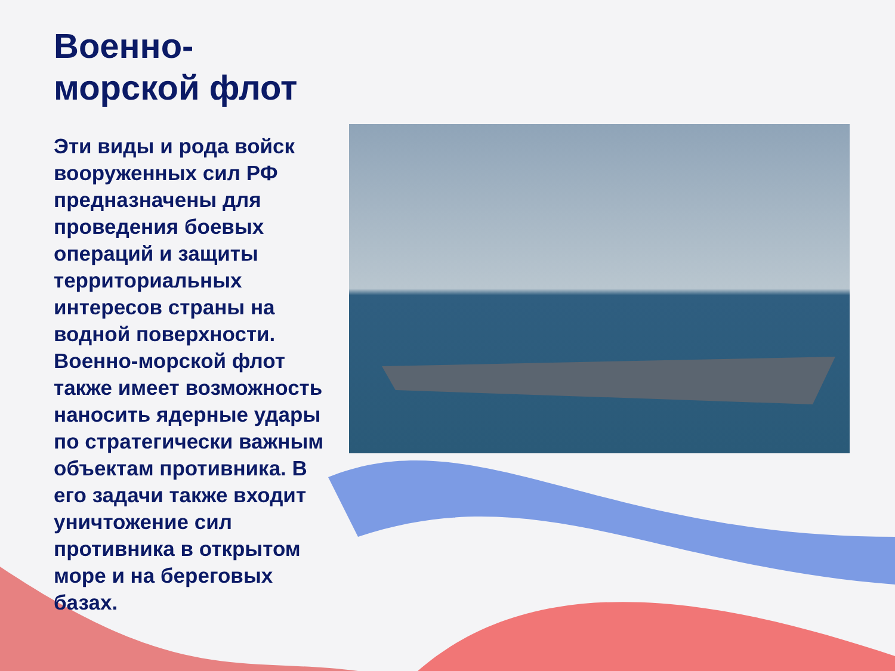Военно-морской флот
Эти виды и рода войск вооруженных сил РФ предназначены для проведения боевых операций и защиты территориальных интересов страны на водной поверхности. Военно-морской флот также имеет возможность наносить ядерные удары по стратегически важным объектам противника. В его задачи также входит уничтожение сил противника в открытом море и на береговых базах.